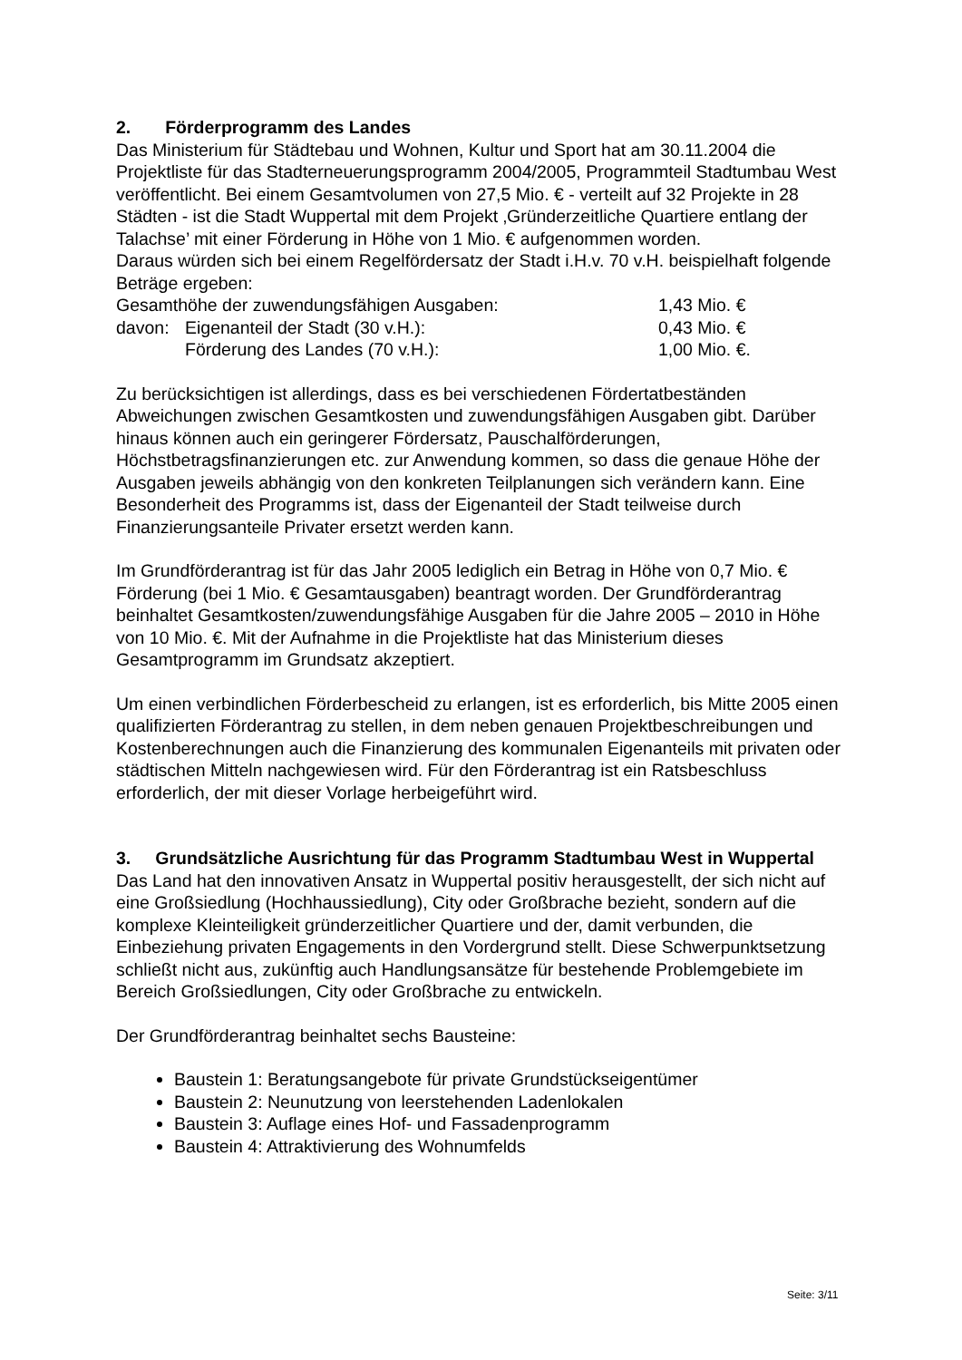2. Förderprogramm des Landes
Das Ministerium für Städtebau und Wohnen, Kultur und Sport hat am 30.11.2004 die Projektliste für das Stadterneuerungsprogramm 2004/2005, Programmteil Stadtumbau West veröffentlicht. Bei einem Gesamtvolumen von 27,5 Mio. € - verteilt auf 32 Projekte in 28 Städten - ist die Stadt Wuppertal mit dem Projekt ‚Gründerzeitliche Quartiere entlang der Talachse’ mit einer Förderung in Höhe von 1 Mio. € aufgenommen worden.
Daraus würden sich bei einem Regelfördersatz der Stadt i.H.v. 70 v.H. beispielhaft folgende Beträge ergeben:
| Gesamthöhe der zuwendungsfähigen Ausgaben: | | 1,43 Mio. € |
| davon: | Eigenanteil der Stadt (30 v.H.): | 0,43 Mio. € |
| | Förderung des Landes (70 v.H.): | 1,00 Mio. €. |
Zu berücksichtigen ist allerdings, dass es bei verschiedenen Fördertatbeständen Abweichungen zwischen Gesamtkosten und zuwendungsfähigen Ausgaben gibt. Darüber hinaus können auch ein geringerer Fördersatz, Pauschalförderungen, Höchstbetragsfinanzierungen etc. zur Anwendung kommen, so dass die genaue Höhe der Ausgaben jeweils abhängig von den konkreten Teilplanungen sich verändern kann. Eine Besonderheit des Programms ist, dass der Eigenanteil der Stadt teilweise durch Finanzierungsanteile Privater ersetzt werden kann.
Im Grundförderantrag ist für das Jahr 2005 lediglich ein Betrag in Höhe von 0,7 Mio. € Förderung (bei 1 Mio. € Gesamtausgaben) beantragt worden. Der Grundförderantrag beinhaltet Gesamtkosten/zuwendungsfähige Ausgaben für die Jahre 2005 – 2010 in Höhe von 10 Mio. €. Mit der Aufnahme in die Projektliste hat das Ministerium dieses Gesamtprogramm im Grundsatz akzeptiert.
Um einen verbindlichen Förderbescheid zu erlangen, ist es erforderlich, bis Mitte 2005 einen qualifizierten Förderantrag zu stellen, in dem neben genauen Projektbeschreibungen und Kostenberechnungen auch die Finanzierung des kommunalen Eigenanteils mit privaten oder städtischen Mitteln nachgewiesen wird. Für den Förderantrag ist ein Ratsbeschluss erforderlich, der mit dieser Vorlage herbeigeführt wird.
3. Grundsätzliche Ausrichtung für das Programm Stadtumbau West in Wuppertal
Das Land hat den innovativen Ansatz in Wuppertal positiv herausgestellt, der sich nicht auf eine Großsiedlung (Hochhaussiedlung), City oder Großbrache bezieht, sondern auf die komplexe Kleinteiligkeit gründerzeitlicher Quartiere und der, damit verbunden, die Einbeziehung privaten Engagements in den Vordergrund stellt. Diese Schwerpunktsetzung schließt nicht aus, zukünftig auch Handlungsansätze für bestehende Problemgebiete im Bereich Großsiedlungen, City oder Großbrache zu entwickeln.
Der Grundförderantrag beinhaltet sechs Bausteine:
Baustein 1: Beratungsangebote für private Grundstückseigentümer
Baustein 2: Neunutzung von leerstehenden Ladenlokalen
Baustein 3: Auflage eines Hof- und Fassadenprogramm
Baustein 4: Attraktivierung des Wohnumfelds
Seite: 3/11